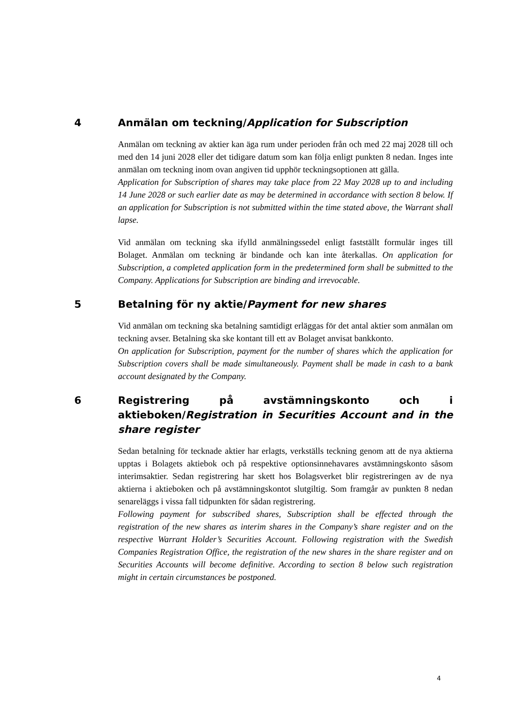4 Anmälan om teckning/Application for Subscription
Anmälan om teckning av aktier kan äga rum under perioden från och med 22 maj 2028 till och med den 14 juni 2028 eller det tidigare datum som kan följa enligt punkten 8 nedan. Inges inte anmälan om teckning inom ovan angiven tid upphör teckningsoptionen att gälla.
Application for Subscription of shares may take place from 22 May 2028 up to and including 14 June 2028 or such earlier date as may be determined in accordance with section 8 below. If an application for Subscription is not submitted within the time stated above, the Warrant shall lapse.
Vid anmälan om teckning ska ifylld anmälningssedel enligt fastställt formulär inges till Bolaget. Anmälan om teckning är bindande och kan inte återkallas. On application for Subscription, a completed application form in the predetermined form shall be submitted to the Company. Applications for Subscription are binding and irrevocable.
5 Betalning för ny aktie/Payment for new shares
Vid anmälan om teckning ska betalning samtidigt erläggas för det antal aktier som anmälan om teckning avser. Betalning ska ske kontant till ett av Bolaget anvisat bankkonto.
On application for Subscription, payment for the number of shares which the application for Subscription covers shall be made simultaneously. Payment shall be made in cash to a bank account designated by the Company.
6 Registrering på avstämningskonto och i aktieboken/Registration in Securities Account and in the share register
Sedan betalning för tecknade aktier har erlagts, verkställs teckning genom att de nya aktierna upptas i Bolagets aktiebok och på respektive optionsinnehavares avstämningskonto såsom interimsaktier. Sedan registrering har skett hos Bolagsverket blir registreringen av de nya aktierna i aktieboken och på avstämningskontot slutgiltig. Som framgår av punkten 8 nedan senareläggs i vissa fall tidpunkten för sådan registrering.
Following payment for subscribed shares, Subscription shall be effected through the registration of the new shares as interim shares in the Company’s share register and on the respective Warrant Holder’s Securities Account. Following registration with the Swedish Companies Registration Office, the registration of the new shares in the share register and on Securities Accounts will become definitive. According to section 8 below such registration might in certain circumstances be postponed.
4